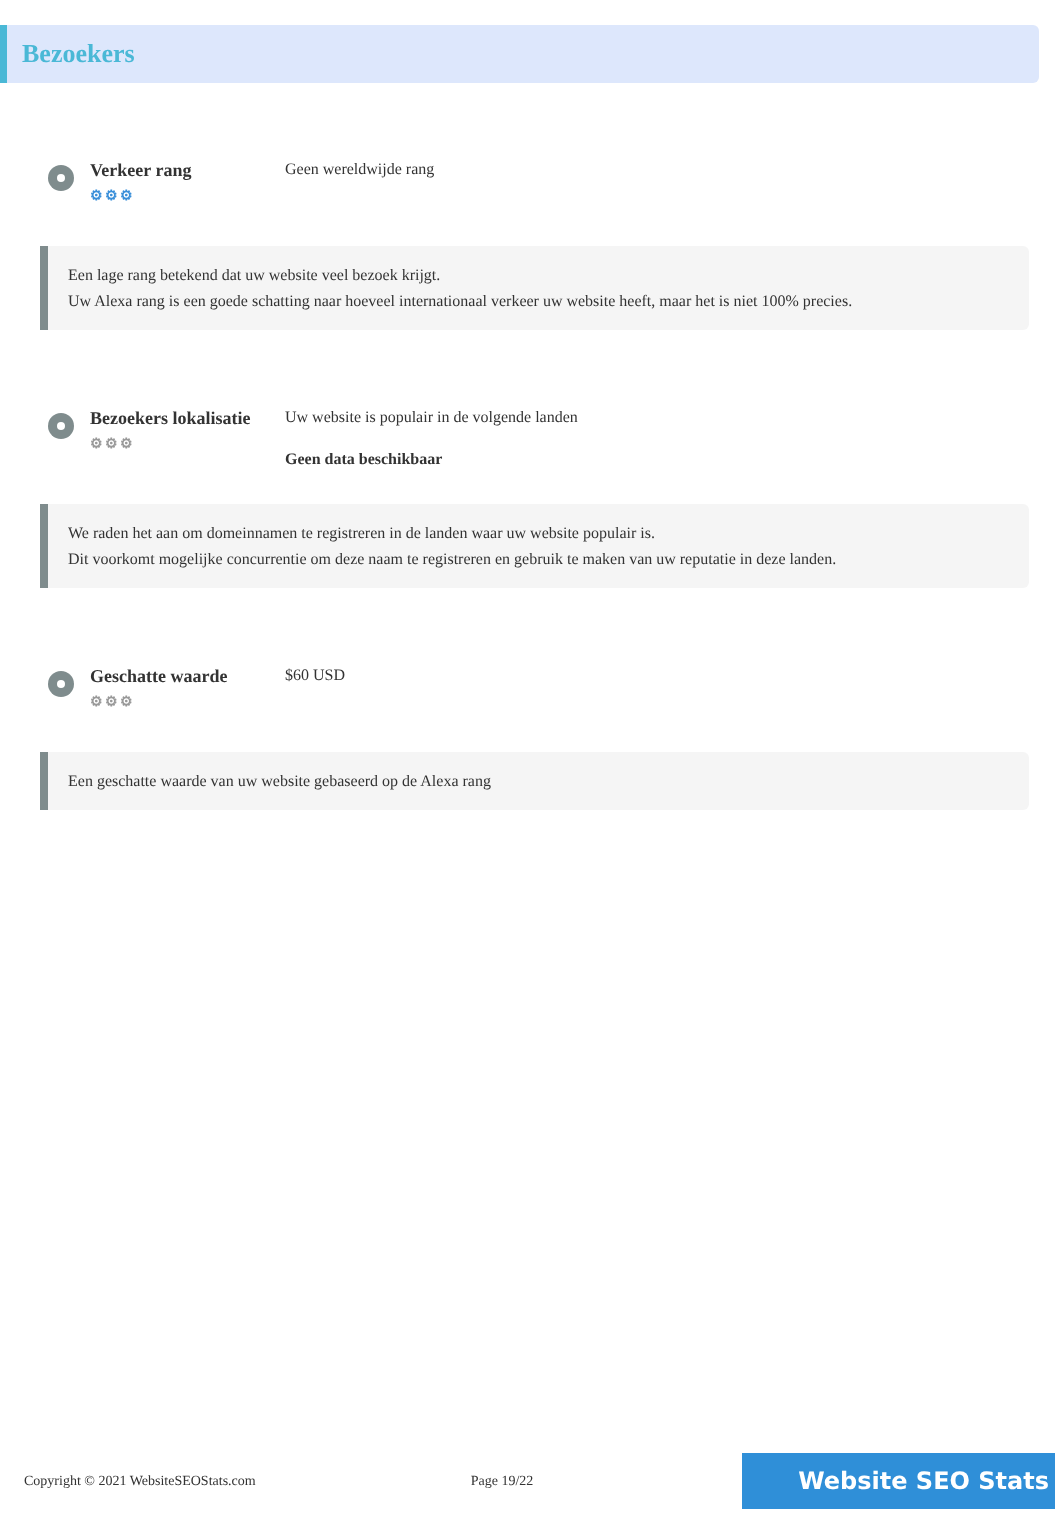Bezoekers
Verkeer rang
⚙⚙⚙
Geen wereldwijde rang
Een lage rang betekend dat uw website veel bezoek krijgt.
Uw Alexa rang is een goede schatting naar hoeveel internationaal verkeer uw website heeft, maar het is niet 100% precies.
Bezoekers lokalisatie
⚙⚙⚙
Uw website is populair in de volgende landen
Geen data beschikbaar
We raden het aan om domeinnamen te registreren in de landen waar uw website populair is.
Dit voorkomt mogelijke concurrentie om deze naam te registreren en gebruik te maken van uw reputatie in deze landen.
Geschatte waarde
⚙⚙⚙
$60 USD
Een geschatte waarde van uw website gebaseerd op de Alexa rang
Copyright © 2021 WebsiteSEOStats.com Page 19/22 Website SEO Stats